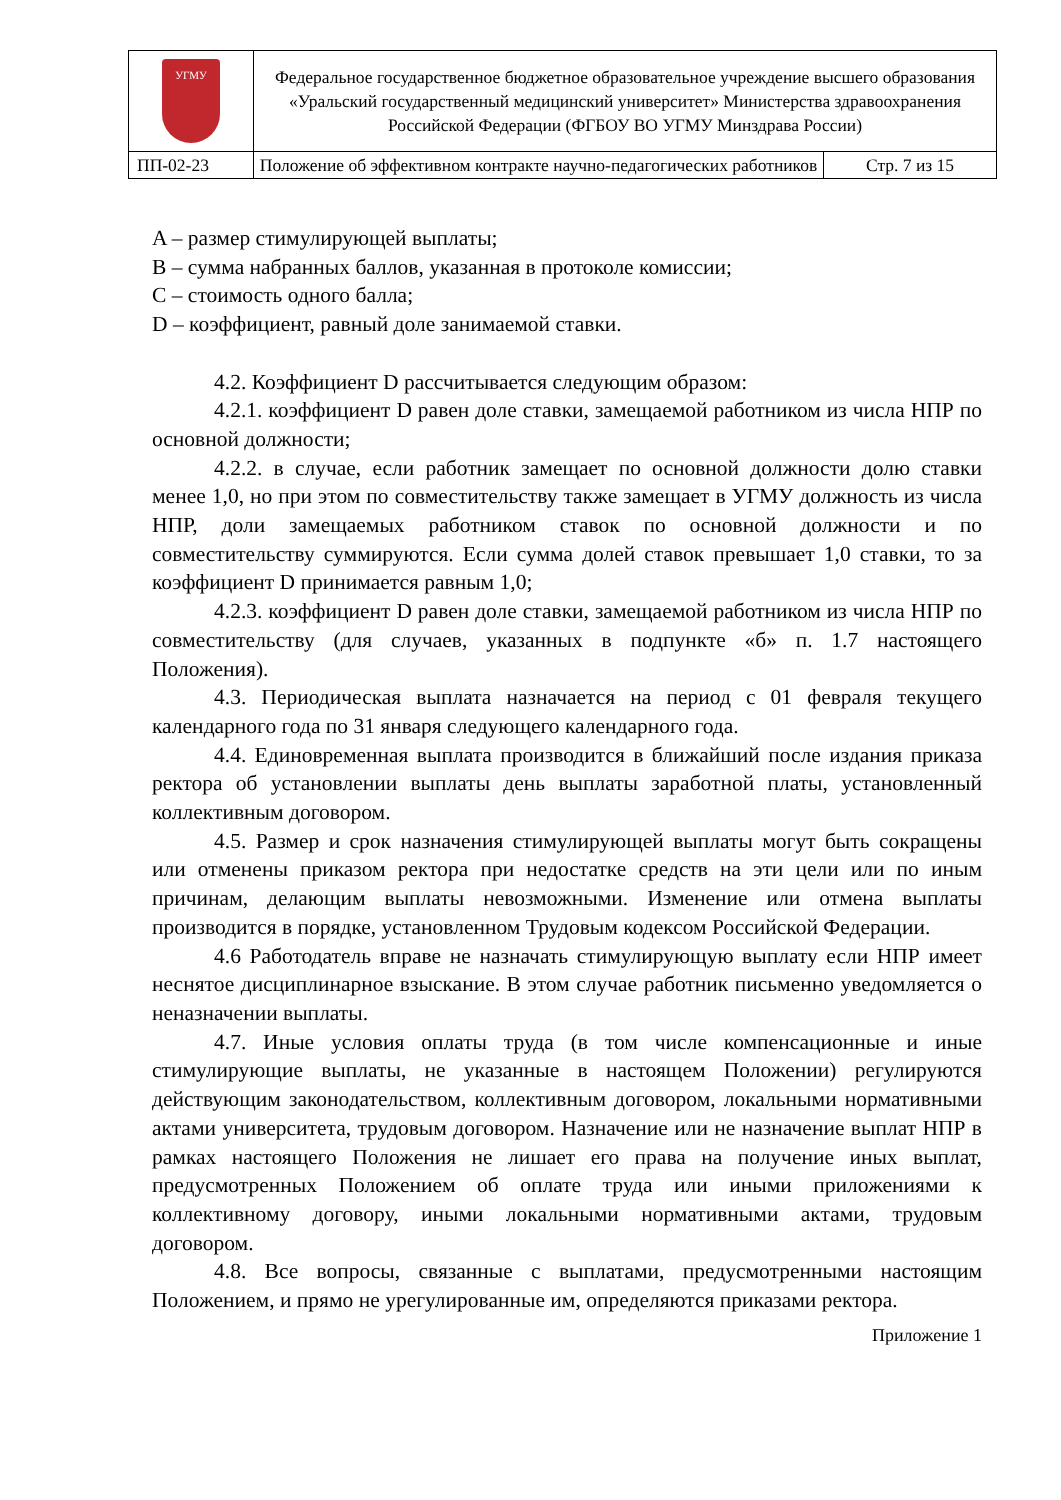| УГМУ | Федеральное государственное бюджетное образовательное учреждение высшего образования «Уральский государственный медицинский университет» Министерства здравоохранения Российской Федерации (ФГБОУ ВО УГМУ Минздрава России) | |
| ПП-02-23 | Положение об эффективном контракте научно-педагогических работников | Стр. 7 из 15 |
A – размер стимулирующей выплаты;
B – сумма набранных баллов, указанная в протоколе комиссии;
C – стоимость одного балла;
D – коэффициент, равный доле занимаемой ставки.
4.2. Коэффициент D рассчитывается следующим образом:
4.2.1. коэффициент D равен доле ставки, замещаемой работником из числа НПР по основной должности;
4.2.2. в случае, если работник замещает по основной должности долю ставки менее 1,0, но при этом по совместительству также замещает в УГМУ должность из числа НПР, доли замещаемых работником ставок по основной должности и по совместительству суммируются. Если сумма долей ставок превышает 1,0 ставки, то за коэффициент D принимается равным 1,0;
4.2.3. коэффициент D равен доле ставки, замещаемой работником из числа НПР по совместительству (для случаев, указанных в подпункте «б» п. 1.7 настоящего Положения).
4.3. Периодическая выплата назначается на период с 01 февраля текущего календарного года по 31 января следующего календарного года.
4.4. Единовременная выплата производится в ближайший после издания приказа ректора об установлении выплаты день выплаты заработной платы, установленный коллективным договором.
4.5. Размер и срок назначения стимулирующей выплаты могут быть сокращены или отменены приказом ректора при недостатке средств на эти цели или по иным причинам, делающим выплаты невозможными. Изменение или отмена выплаты производится в порядке, установленном Трудовым кодексом Российской Федерации.
4.6 Работодатель вправе не назначать стимулирующую выплату если НПР имеет неснятое дисциплинарное взыскание. В этом случае работник письменно уведомляется о неназначении выплаты.
4.7. Иные условия оплаты труда (в том числе компенсационные и иные стимулирующие выплаты, не указанные в настоящем Положении) регулируются действующим законодательством, коллективным договором, локальными нормативными актами университета, трудовым договором. Назначение или не назначение выплат НПР в рамках настоящего Положения не лишает его права на получение иных выплат, предусмотренных Положением об оплате труда или иными приложениями к коллективному договору, иными локальными нормативными актами, трудовым договором.
4.8. Все вопросы, связанные с выплатами, предусмотренными настоящим Положением, и прямо не урегулированные им, определяются приказами ректора.
Приложение 1